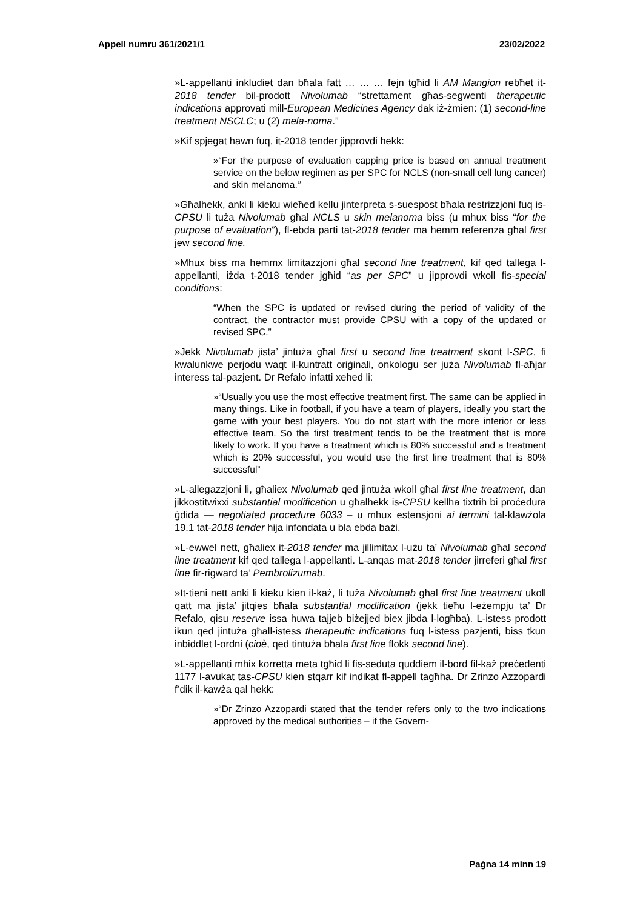Appell numru 361/2021/1 23/02/2022
»L-appellanti inkludiet dan bħala fatt … … … fejn tgħid li AM Mangion rebħet it-2018 tender bil-prodott Nivolumab “strettament għas-segwenti therapeutic indications approvati mill-European Medicines Agency dak iż-żmien: (1) second-line treatment NSCLC; u (2) mela-noma.”
»Kif spjegat hawn fuq, it-2018 tender jipprovdi hekk:
»“For the purpose of evaluation capping price is based on annual treatment service on the below regimen as per SPC for NCLS (non-small cell lung cancer) and skin melanoma.”
»Għalhekk, anki li kieku wieħed kellu jinterpreta s-suespost bħala restrizzjoni fuq is-CPSU li tuża Nivolumab għal NCLS u skin melanoma biss (u mhux biss “for the purpose of evaluation”), fl-ebda parti tat-2018 tender ma hemm referenza għal first jew second line.
»Mhux biss ma hemmx limitazzjoni għal second line treatment, kif qed tallega l-appellanti, iżda t-2018 tender jgħid “as per SPC” u jipprovdi wkoll fis-special conditions:
“When the SPC is updated or revised during the period of validity of the contract, the contractor must provide CPSU with a copy of the updated or revised SPC.”
»Jekk Nivolumab jista’ jintuża għal first u second line treatment skont l-SPC, fi kwalunkwe perjodu waqt il-kuntratt oriġinali, onkologu ser juża Nivolumab fl-aħjar interess tal-pazjent. Dr Refalo infatti xehed li:
»“Usually you use the most effective treatment first. The same can be applied in many things. Like in football, if you have a team of players, ideally you start the game with your best players. You do not start with the more inferior or less effective team. So the first treatment tends to be the treatment that is more likely to work. If you have a treatment which is 80% successful and a treatment which is 20% successful, you would use the first line treatment that is 80% successful”
»L-allegazzjoni li, għaliex Nivolumab qed jintuża wkoll għal first line treatment, dan jikkostitwixxi substantial modification u għalhekk is-CPSU kellha tixtrih bi proċedura ġdida — negotiated procedure 6033 – u mhux estensjoni ai termini tal-klawżola 19.1 tat-2018 tender hija infondata u bla ebda bażi.
»L-ewwel nett, għaliex it-2018 tender ma jillimitax l-użu ta’ Nivolumab għal second line treatment kif qed tallega l-appellanti. L-anqas mat-2018 tender jirreferi għal first line fir-rigward ta’ Pembrolizumab.
»It-tieni nett anki li kieku kien il-każ, li tuża Nivolumab għal first line treatment ukoll qatt ma jista’ jitqies bħala substantial modification (jekk tieħu l-eżempju ta’ Dr Refalo, qisu reserve issa huwa tajjeb biżejjed biex jibda l-logħba). L-istess prodott ikun qed jintuża għall-istess therapeutic indications fuq l-istess pazjenti, biss tkun inbiddlet l-ordni (cioè, qed tintuża bħala first line flokk second line).
»L-appellanti mhix korretta meta tgħid li fis-seduta quddiem il-bord fil-każ preċedenti 1177 l-avukat tas-CPSU kien stqarr kif indikat fl-appell tagħha. Dr Zrinzo Azzopardi f’dik il-kawża qal hekk:
»“Dr Zrinzo Azzopardi stated that the tender refers only to the two indications approved by the medical authorities – if the Govern-
Paġna 14 minn 19